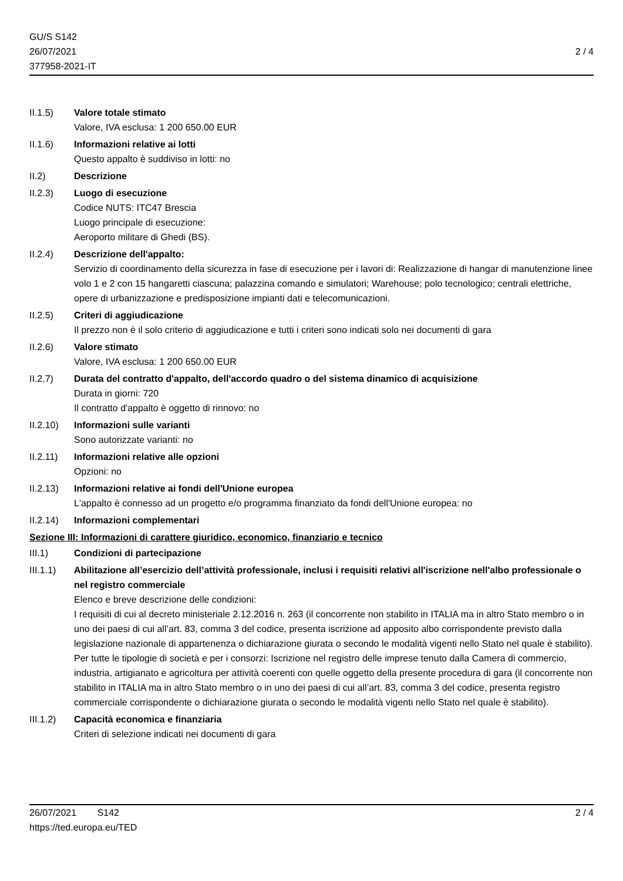GU/S S142
26/07/2021
377958-2021-IT
2 / 4
II.1.5) Valore totale stimato
Valore, IVA esclusa: 1 200 650.00 EUR
II.1.6) Informazioni relative ai lotti
Questo appalto è suddiviso in lotti: no
II.2) Descrizione
II.2.3) Luogo di esecuzione
Codice NUTS: ITC47 Brescia
Luogo principale di esecuzione:
Aeroporto militare di Ghedi (BS).
II.2.4) Descrizione dell'appalto:
Servizio di coordinamento della sicurezza in fase di esecuzione per i lavori di: Realizzazione di hangar di manutenzione linee volo 1 e 2 con 15 hangaretti ciascuna; palazzina comando e simulatori; Warehouse; polo tecnologico; centrali elettriche, opere di urbanizzazione e predisposizione impianti dati e telecomunicazioni.
II.2.5) Criteri di aggiudicazione
Il prezzo non è il solo criterio di aggiudicazione e tutti i criteri sono indicati solo nei documenti di gara
II.2.6) Valore stimato
Valore, IVA esclusa: 1 200 650.00 EUR
II.2.7) Durata del contratto d'appalto, dell'accordo quadro o del sistema dinamico di acquisizione
Durata in giorni: 720
Il contratto d'appalto è oggetto di rinnovo: no
II.2.10)
Informazioni sulle varianti
Sono autorizzate varianti: no
II.2.11)
Informazioni relative alle opzioni
Opzioni: no
II.2.13)
Informazioni relative ai fondi dell'Unione europea
L'appalto è connesso ad un progetto e/o programma finanziato da fondi dell'Unione europea: no
II.2.14)
Informazioni complementari
Sezione III: Informazioni di carattere giuridico, economico, finanziario e tecnico
III.1) Condizioni di partecipazione
III.1.1)
Abilitazione all’esercizio dell’attività professionale, inclusi i requisiti relativi all'iscrizione nell'albo professionale o nel registro commerciale
Elenco e breve descrizione delle condizioni:
I requisiti di cui al decreto ministeriale 2.12.2016 n. 263 (il concorrente non stabilito in ITALIA ma in altro Stato membro o in uno dei paesi di cui all’art. 83, comma 3 del codice, presenta iscrizione ad apposito albo corrispondente previsto dalla legislazione nazionale di appartenenza o dichiarazione giurata o secondo le modalità vigenti nello Stato nel quale è stabilito).
Per tutte le tipologie di società e per i consorzi: Iscrizione nel registro delle imprese tenuto dalla Camera di commercio, industria, artigianato e agricoltura per attività coerenti con quelle oggetto della presente procedura di gara (il concorrente non stabilito in ITALIA ma in altro Stato membro o in uno dei paesi di cui all’art. 83, comma 3 del codice, presenta registro commerciale corrispondente o dichiarazione giurata o secondo le modalità vigenti nello Stato nel quale è stabilito).
III.1.2)
Capacità economica e finanziaria
Criteri di selezione indicati nei documenti di gara
26/07/2021 S142 2 / 4
https://ted.europa.eu/TED